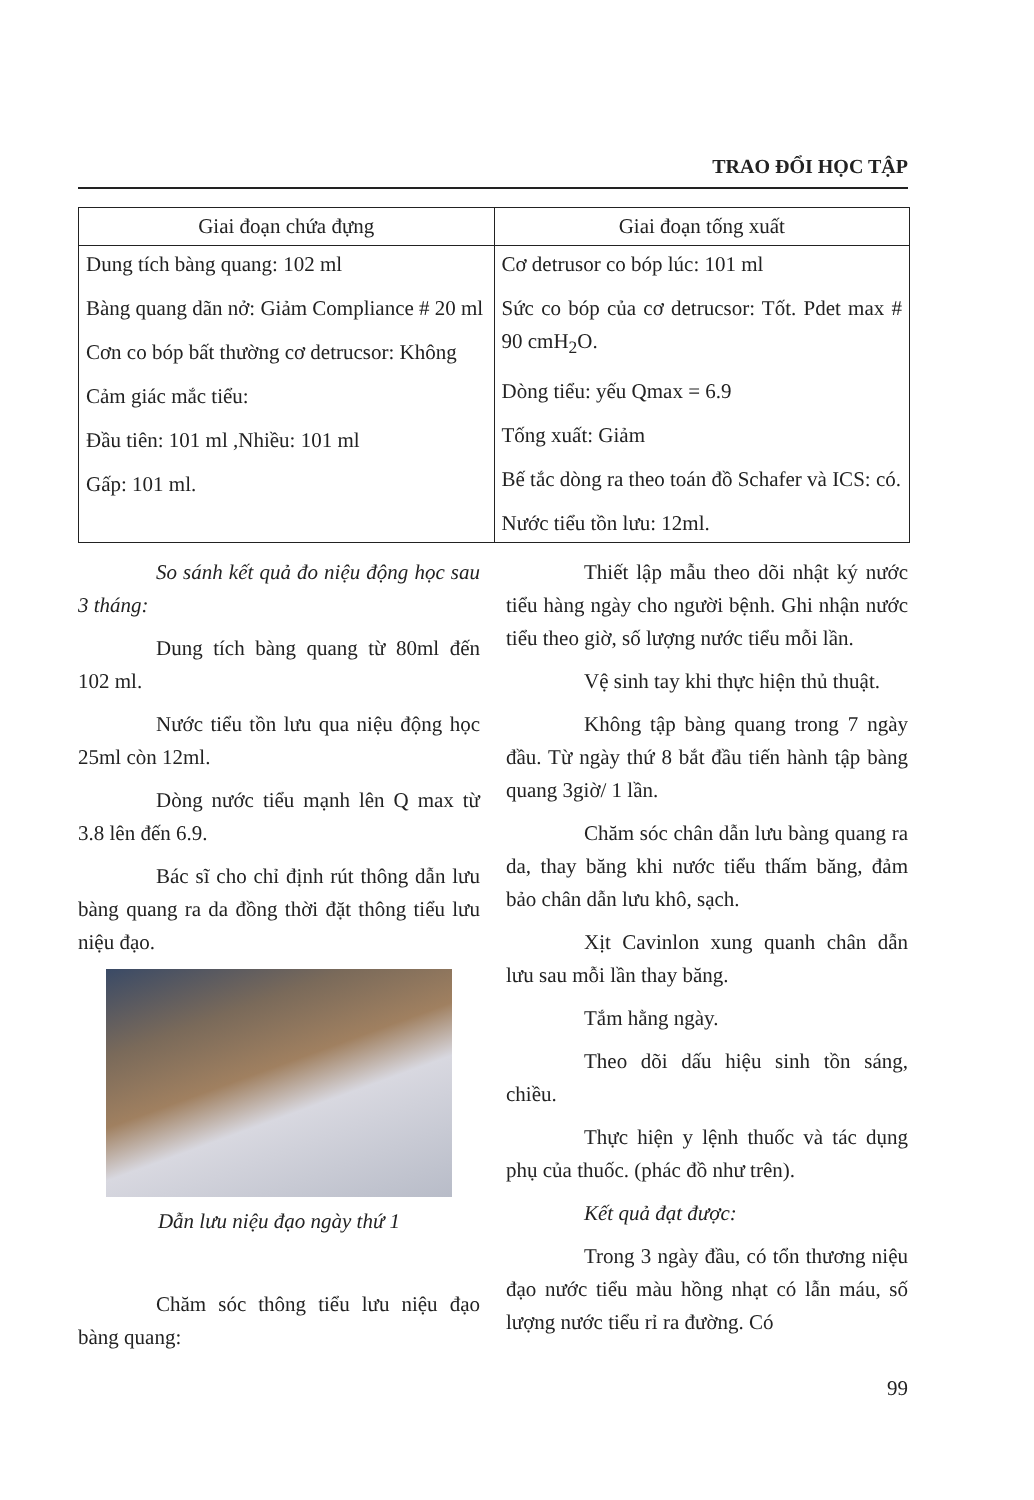TRAO ĐỔI HỌC TẬP
| Giai đoạn chứa đựng | Giai đoạn tống xuất |
| --- | --- |
| Dung tích bàng quang: 102 ml Bàng quang dãn nở: Giảm Compliance # 20 ml Cơn co bóp bất thường cơ detrucsor: Không Cảm giác mắc tiểu: Đầu tiên: 101 ml ,Nhiều: 101 ml Gấp: 101 ml. | Cơ detrusor co bóp lúc: 101 ml Sức co bóp của cơ detrucsor: Tốt. Pdet max # 90 cmH<sub>2</sub>O. Dòng tiểu: yếu Qmax = 6.9 Tống xuất: Giảm Bế tắc dòng ra theo toán đồ Schafer và ICS: có. Nước tiểu tồn lưu: 12ml. |
So sánh kết quả đo niệu động học sau 3 tháng:
Dung tích bàng quang từ 80ml đến 102 ml.
Nước tiểu tồn lưu qua niệu động học 25ml còn 12ml.
Dòng nước tiểu mạnh lên Q max từ 3.8 lên đến 6.9.
Bác sĩ cho chỉ định rút thông dẫn lưu bàng quang ra da đồng thời đặt thông tiểu lưu niệu đạo.
Dẫn lưu niệu đạo ngày thứ 1
Chăm sóc thông tiểu lưu niệu đạo bàng quang:
Thiết lập mẫu theo dõi nhật ký nước tiểu hàng ngày cho người bệnh. Ghi nhận nước tiểu theo giờ, số lượng nước tiểu mỗi lần.
Vệ sinh tay khi thực hiện thủ thuật.
Không tập bàng quang trong 7 ngày đầu. Từ ngày thứ 8 bắt đầu tiến hành tập bàng quang 3giờ/ 1 lần.
Chăm sóc chân dẫn lưu bàng quang ra da, thay băng khi nước tiểu thấm băng, đảm bảo chân dẫn lưu khô, sạch.
Xịt Cavinlon xung quanh chân dẫn lưu sau mỗi lần thay băng.
Tắm hằng ngày.
Theo dõi dấu hiệu sinh tồn sáng, chiều.
Thực hiện y lệnh thuốc và tác dụng phụ của thuốc. (phác đồ như trên).
Kết quả đạt được:
Trong 3 ngày đầu, có tổn thương niệu đạo nước tiểu màu hồng nhạt có lẫn máu, số lượng nước tiểu rỉ ra đường. Có
99